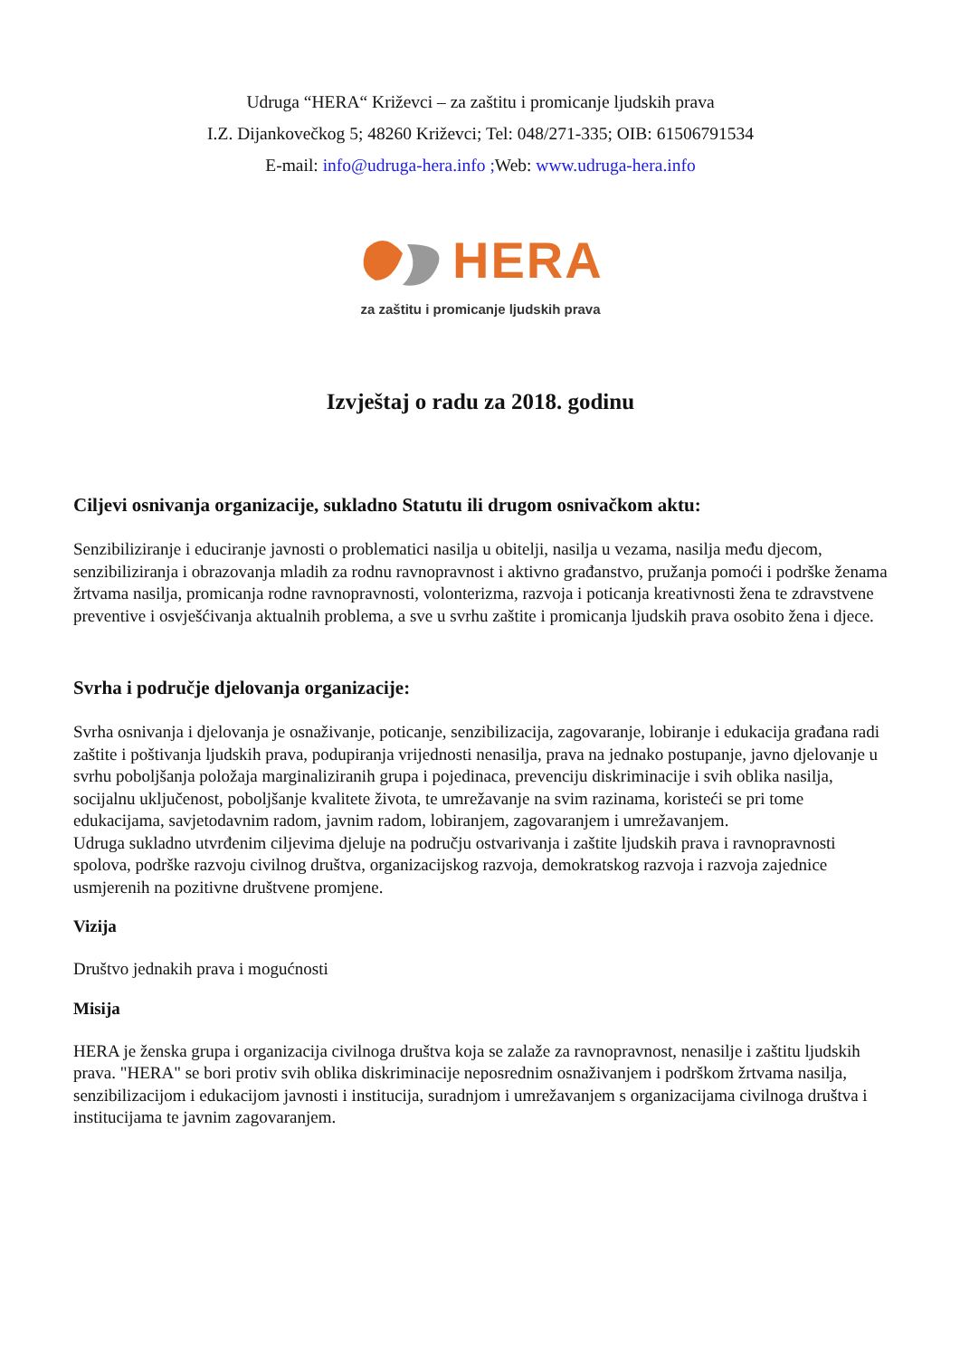Udruga “HERA“ Križevci – za zaštitu i promicanje ljudskih prava
I.Z. Dijankovečkog 5; 48260 Križevci; Tel: 048/271-335; OIB: 61506791534
E-mail: info@udruga-hera.info ; Web: www.udruga-hera.info
HERA
za zaštitu i promicanje ljudskih prava
Izvještaj o radu za 2018. godinu
Ciljevi osnivanja organizacije, sukladno Statutu ili drugom osnivačkom aktu:
Senzibiliziranje i educiranje javnosti o problematici nasilja u obitelji, nasilja u vezama, nasilja među djecom, senzibiliziranja i obrazovanja mladih za rodnu ravnopravnost i aktivno građanstvo, pružanja pomoći i podrške ženama žrtvama nasilja, promicanja rodne ravnopravnosti, volonterizma, razvoja i poticanja kreativnosti žena te zdravstvene preventive i osvješćivanja aktualnih problema, a sve u svrhu zaštite i promicanja ljudskih prava osobito žena i djece.
Svrha i područje djelovanja organizacije:
Svrha osnivanja i djelovanja je osnaživanje, poticanje, senzibilizacija, zagovaranje, lobiranje i edukacija građana radi zaštite i poštivanja ljudskih prava, podupiranja vrijednosti nenasilja, prava na jednako postupanje, javno djelovanje u svrhu poboljšanja položaja marginaliziranih grupa i pojedinaca, prevenciju diskriminacije i svih oblika nasilja, socijalnu uključenost, poboljšanje kvalitete života, te umrežavanje na svim razinama, koristeći se pri tome edukacijama, savjetodavnim radom, javnim radom, lobiranjem, zagovaranjem i umrežavanjem.
Udruga sukladno utvrđenim ciljevima djeluje na području ostvarivanja i zaštite ljudskih prava i ravnopravnosti spolova, podrške razvoju civilnog društva, organizacijskog razvoja, demokratskog razvoja i razvoja zajednice usmjerenih na pozitivne društvene promjene.
Vizija
Društvo jednakih prava i mogućnosti
Misija
HERA je ženska grupa i organizacija civilnoga društva koja se zalaže za ravnopravnost, nenasilje i zaštitu ljudskih prava. "HERA" se bori protiv svih oblika diskriminacije neposrednim osnaživanjem i podrškom žrtvama nasilja, senzibilizacijom i edukacijom javnosti i institucija, suradnjom i umrežavanjem s organizacijama civilnoga društva i institucijama te javnim zagovaranjem.